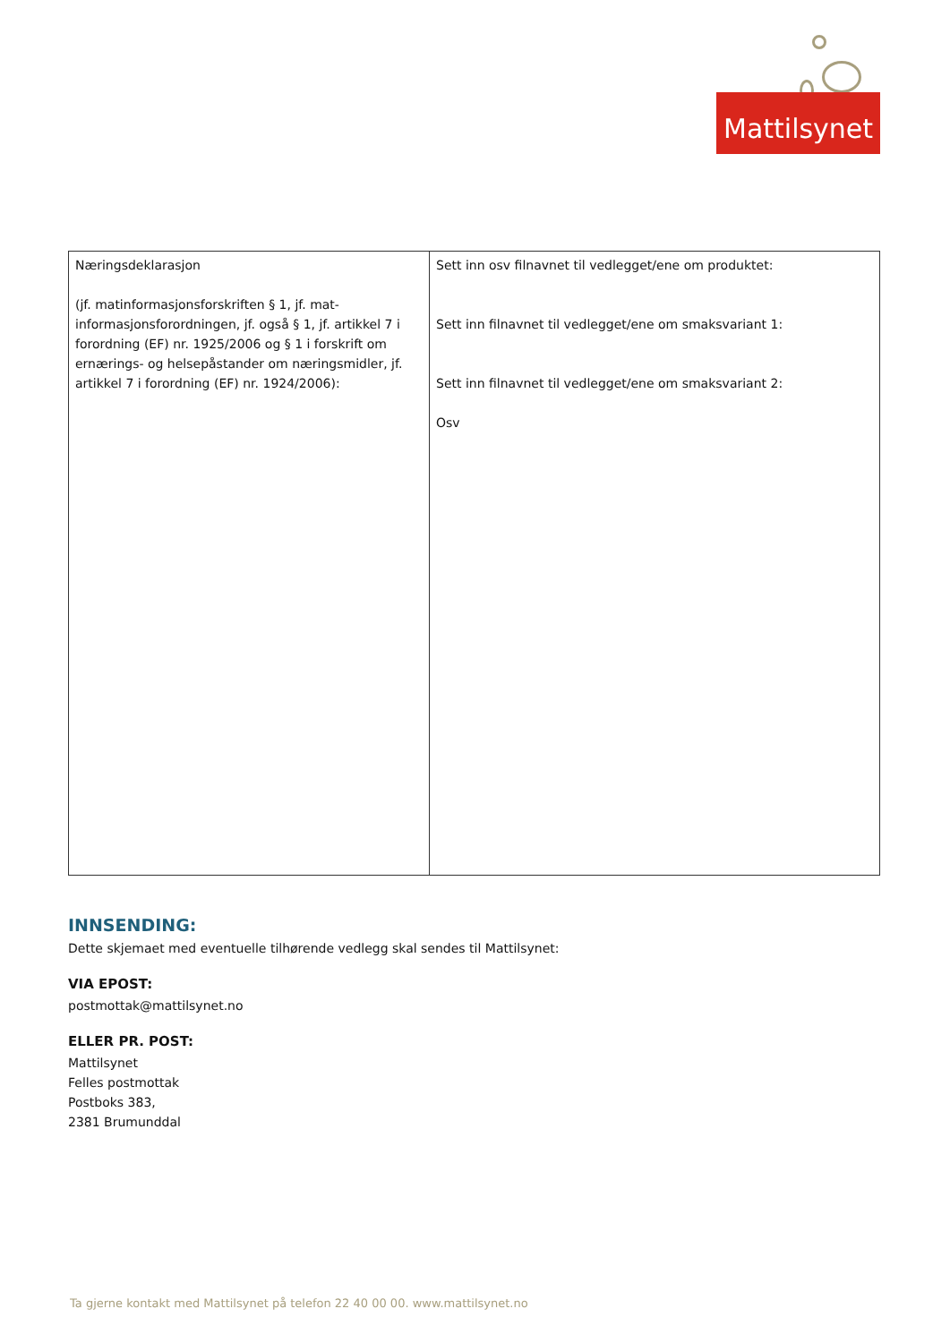Mattilsynet
| Næringsdeklarasjon (jf. matinformasjonsforskriften § 1, jf. mat-informasjonsforordningen, jf. også § 1, jf. artikkel 7 i forordning (EF) nr. 1925/2006 og § 1 i forskrift om ernærings- og helsepåstander om næringsmidler, jf. artikkel 7 i forordning (EF) nr. 1924/2006): | Sett inn osv filnavnet til vedlegget/ene om produktet: Sett inn filnavnet til vedlegget/ene om smaksvariant 1: Sett inn filnavnet til vedlegget/ene om smaksvariant 2: Osv |
INNSENDING:
Dette skjemaet med eventuelle tilhørende vedlegg skal sendes til Mattilsynet:
VIA EPOST:
postmottak@mattilsynet.no
ELLER PR. POST:
Mattilsynet
Felles postmottak
Postboks 383,
2381 Brumunddal
Ta gjerne kontakt med Mattilsynet på telefon 22 40 00 00. www.mattilsynet.no